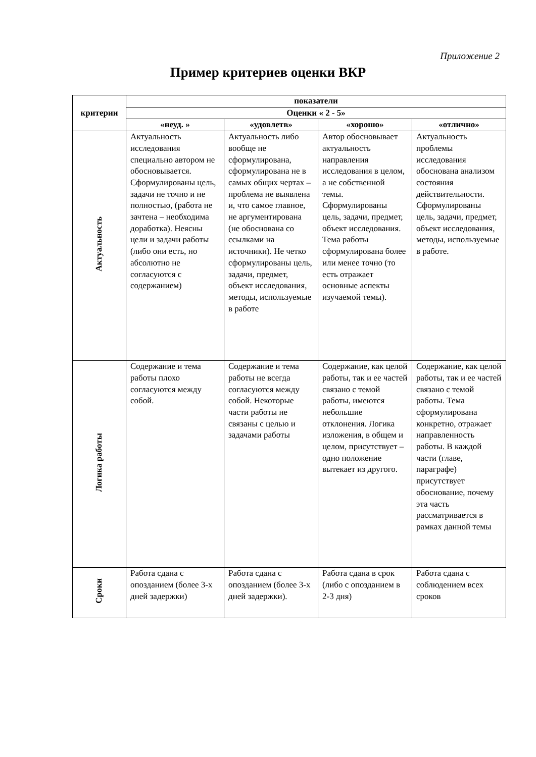Приложение 2
Пример критериев оценки ВКР
| критерии | показатели | | | |
| --- | --- | --- | --- | --- |
| | Оценки « 2 - 5» | | | |
| | «неуд. » | «удовлетв» | «хорошо» | «отлично» |
| Актуальность | Актуальность исследования специально автором не обосновывается. Сформулированы цель, задачи не точно и не полностью, (работа не зачтена – необходима доработка). Неясны цели и задачи работы (либо они есть, но абсолютно не согласуются с содержанием) | Актуальность либо вообще не сформулирована, сформулирована не в самых общих чертах – проблема не выявлена и, что самое главное, не аргументирована (не обоснована со ссылками на источники). Не четко сформулированы цель, задачи, предмет, объект исследования, методы, используемые в работе | Автор обосновывает актуальность направления исследования в целом, а не собственной темы. Сформулированы цель, задачи, предмет, объект исследования. Тема работы сформулирована более или менее точно (то есть отражает основные аспекты изучаемой темы). | Актуальность проблемы исследования обоснована анализом состояния действительности. Сформулированы цель, задачи, предмет, объект исследования, методы, используемые в работе. |
| Логика работы | Содержание и тема работы плохо согласуются между собой. | Содержание и тема работы не всегда согласуются между собой. Некоторые части работы не связаны с целью и задачами работы | Содержание, как целой работы, так и ее частей связано с темой работы, имеются небольшие отклонения. Логика изложения, в общем и целом, присутствует – одно положение вытекает из другого. | Содержание, как целой работы, так и ее частей связано с темой работы. Тема сформулирована конкретно, отражает направленность работы. В каждой части (главе, параграфе) присутствует обоснование, почему эта часть рассматривается в рамках данной темы |
| Сроки | Работа сдана с опозданием (более 3-х дней задержки) | Работа сдана с опозданием (более 3-х дней задержки). | Работа сдана в срок (либо с опозданием в 2-3 дня) | Работа сдана с соблюдением всех сроков |